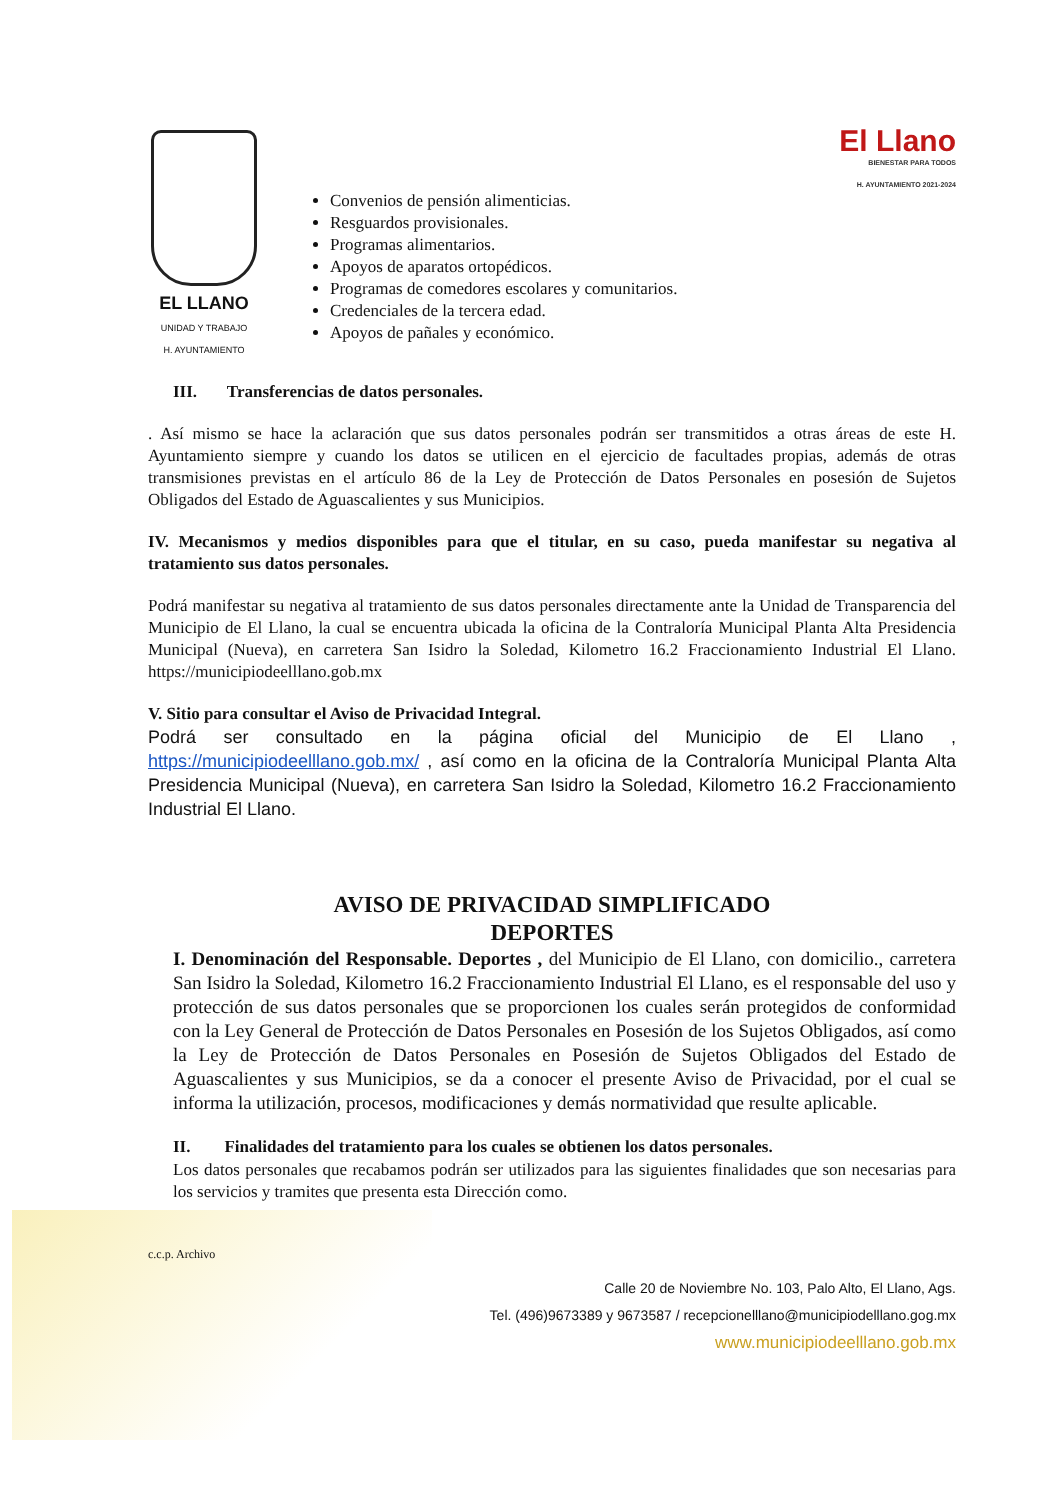EL LLANO
UNIDAD Y TRABAJO
H. AYUNTAMIENTO
Convenios de pensión alimenticias.
Resguardos provisionales.
Programas alimentarios.
Apoyos de aparatos ortopédicos.
Programas de comedores escolares y comunitarios.
Credenciales de la tercera edad.
Apoyos de pañales y económico.
El Llano
BIENESTAR PARA TODOS
H. AYUNTAMIENTO 2021-2024
III. Transferencias de datos personales.
. Así mismo se hace la aclaración que sus datos personales podrán ser transmitidos a otras áreas de este H. Ayuntamiento siempre y cuando los datos se utilicen en el ejercicio de facultades propias, además de otras transmisiones previstas en el artículo 86 de la Ley de Protección de Datos Personales en posesión de Sujetos Obligados del Estado de Aguascalientes y sus Municipios.
IV. Mecanismos y medios disponibles para que el titular, en su caso, pueda manifestar su negativa al tratamiento sus datos personales.
Podrá manifestar su negativa al tratamiento de sus datos personales directamente ante la Unidad de Transparencia del Municipio de El Llano, la cual se encuentra ubicada la oficina de la Contraloría Municipal Planta Alta Presidencia Municipal (Nueva), en carretera San Isidro la Soledad, Kilometro 16.2 Fraccionamiento Industrial El Llano. https://municipiodeelllano.gob.mx
V. Sitio para consultar el Aviso de Privacidad Integral.
Podrá ser consultado en la página oficial del Municipio de El Llano , https://municipiodeelllano.gob.mx/ , así como en la oficina de la Contraloría Municipal Planta Alta Presidencia Municipal (Nueva), en carretera San Isidro la Soledad, Kilometro 16.2 Fraccionamiento Industrial El Llano.
AVISO DE PRIVACIDAD SIMPLIFICADO
DEPORTES
I. Denominación del Responsable. Deportes , del Municipio de El Llano, con domicilio., carretera San Isidro la Soledad, Kilometro 16.2 Fraccionamiento Industrial El Llano, es el responsable del uso y protección de sus datos personales que se proporcionen los cuales serán protegidos de conformidad con la Ley General de Protección de Datos Personales en Posesión de los Sujetos Obligados, así como la Ley de Protección de Datos Personales en Posesión de Sujetos Obligados del Estado de Aguascalientes y sus Municipios, se da a conocer el presente Aviso de Privacidad, por el cual se informa la utilización, procesos, modificaciones y demás normatividad que resulte aplicable.
II. Finalidades del tratamiento para los cuales se obtienen los datos personales.
Los datos personales que recabamos podrán ser utilizados para las siguientes finalidades que son necesarias para los servicios y tramites que presenta esta Dirección como.
c.c.p. Archivo
Calle 20 de Noviembre No. 103, Palo Alto, El Llano, Ags.
Tel. (496)9673389 y 9673587 / recepcionelllano@municipiodelllano.gog.mx
www.municipiodeelllano.gob.mx